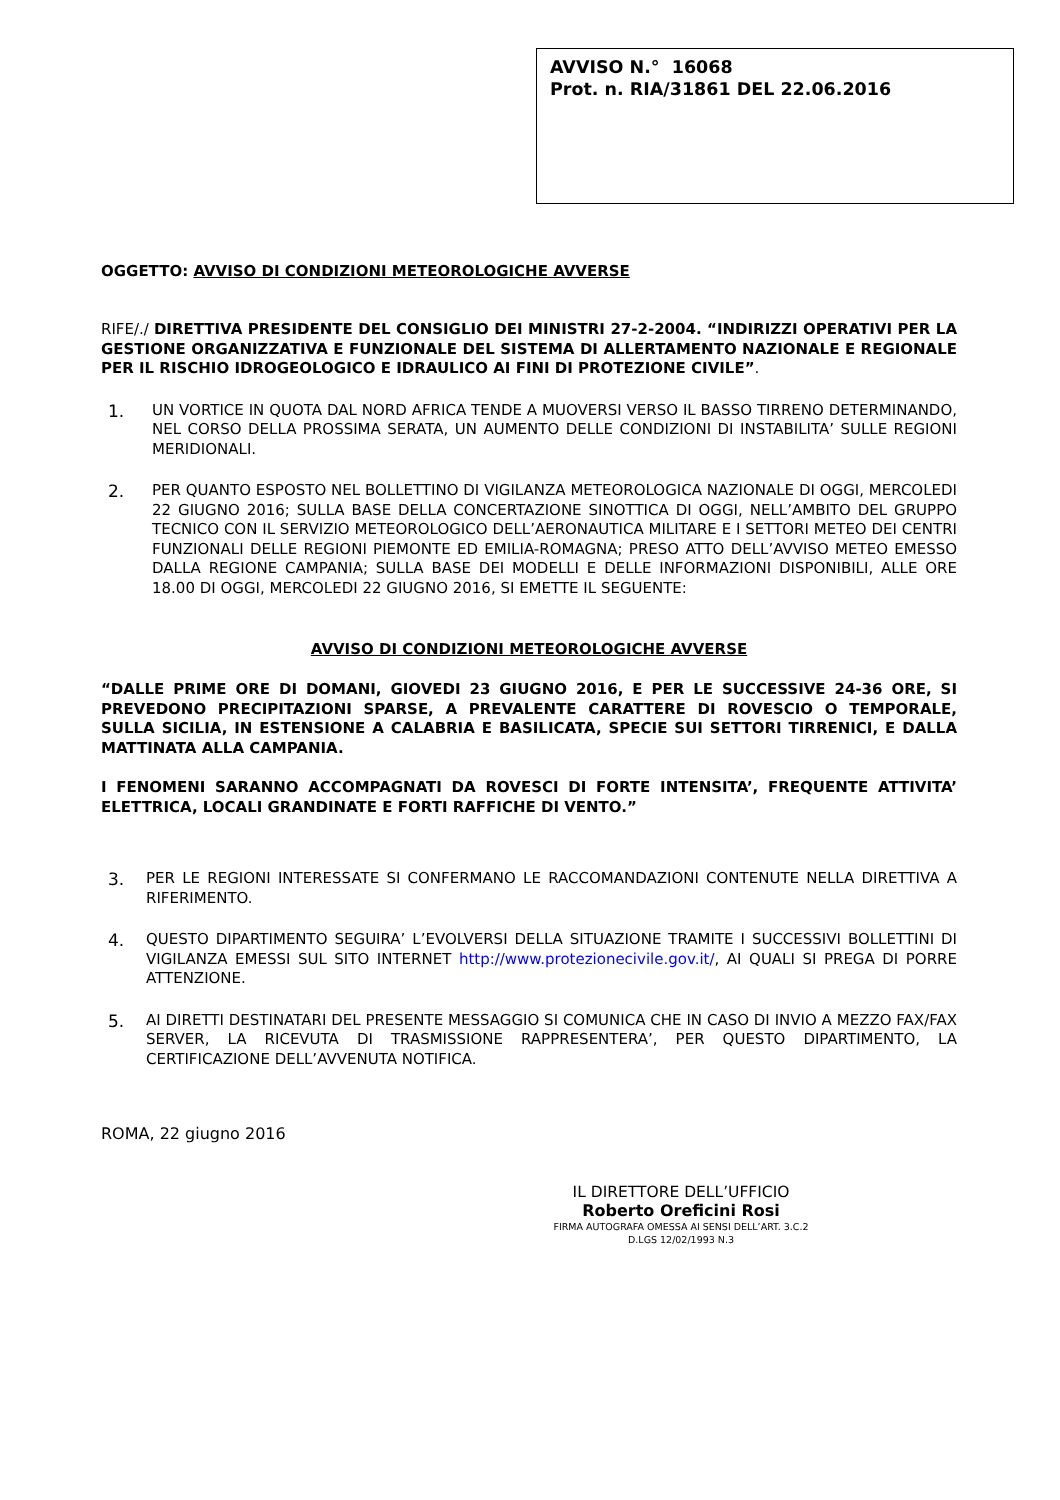AVVISO N.° 16068
Prot. n. RIA/31861 DEL 22.06.2016
OGGETTO: AVVISO DI CONDIZIONI METEOROLOGICHE AVVERSE
RIFE/./ DIRETTIVA PRESIDENTE DEL CONSIGLIO DEI MINISTRI 27-2-2004. “INDIRIZZI OPERATIVI PER LA GESTIONE ORGANIZZATIVA E FUNZIONALE DEL SISTEMA DI ALLERTAMENTO NAZIONALE E REGIONALE PER IL RISCHIO IDROGEOLOGICO E IDRAULICO AI FINI DI PROTEZIONE CIVILE”.
1.
UN VORTICE IN QUOTA DAL NORD AFRICA TENDE A MUOVERSI VERSO IL BASSO TIRRENO DETERMINANDO, NEL CORSO DELLA PROSSIMA SERATA, UN AUMENTO DELLE CONDIZIONI DI INSTABILITA’ SULLE REGIONI MERIDIONALI.
2.
PER QUANTO ESPOSTO NEL BOLLETTINO DI VIGILANZA METEOROLOGICA NAZIONALE DI OGGI, MERCOLEDI 22 GIUGNO 2016; SULLA BASE DELLA CONCERTAZIONE SINOTTICA DI OGGI, NELL’AMBITO DEL GRUPPO TECNICO CON IL SERVIZIO METEOROLOGICO DELL’AERONAUTICA MILITARE E I SETTORI METEO DEI CENTRI FUNZIONALI DELLE REGIONI PIEMONTE ED EMILIA-ROMAGNA; PRESO ATTO DELL’AVVISO METEO EMESSO DALLA REGIONE CAMPANIA; SULLA BASE DEI MODELLI E DELLE INFORMAZIONI DISPONIBILI, ALLE ORE 18.00 DI OGGI, MERCOLEDI 22 GIUGNO 2016, SI EMETTE IL SEGUENTE:
AVVISO DI CONDIZIONI METEOROLOGICHE AVVERSE
“DALLE PRIME ORE DI DOMANI, GIOVEDI 23 GIUGNO 2016, E PER LE SUCCESSIVE 24-36 ORE, SI PREVEDONO PRECIPITAZIONI SPARSE, A PREVALENTE CARATTERE DI ROVESCIO O TEMPORALE, SULLA SICILIA, IN ESTENSIONE A CALABRIA E BASILICATA, SPECIE SUI SETTORI TIRRENICI, E DALLA MATTINATA ALLA CAMPANIA.
I FENOMENI SARANNO ACCOMPAGNATI DA ROVESCI DI FORTE INTENSITA’, FREQUENTE ATTIVITA’ ELETTRICA, LOCALI GRANDINATE E FORTI RAFFICHE DI VENTO.”
3.
PER LE REGIONI INTERESSATE SI CONFERMANO LE RACCOMANDAZIONI CONTENUTE NELLA DIRETTIVA A RIFERIMENTO.
4.
QUESTO DIPARTIMENTO SEGUIRA’ L’EVOLVERSI DELLA SITUAZIONE TRAMITE I SUCCESSIVI BOLLETTINI DI VIGILANZA EMESSI SUL SITO INTERNET http://www.protezionecivile.gov.it/, AI QUALI SI PREGA DI PORRE ATTENZIONE.
5.
AI DIRETTI DESTINATARI DEL PRESENTE MESSAGGIO SI COMUNICA CHE IN CASO DI INVIO A MEZZO FAX/FAX SERVER, LA RICEVUTA DI TRASMISSIONE RAPPRESENTERA’, PER QUESTO DIPARTIMENTO, LA CERTIFICAZIONE DELL’AVVENUTA NOTIFICA.
ROMA, 22 giugno 2016
IL DIRETTORE DELL’UFFICIO
Roberto Oreficini Rosi
FIRMA AUTOGRAFA OMESSA AI SENSI DELL’ART. 3.C.2
D.LGS 12/02/1993 N.3